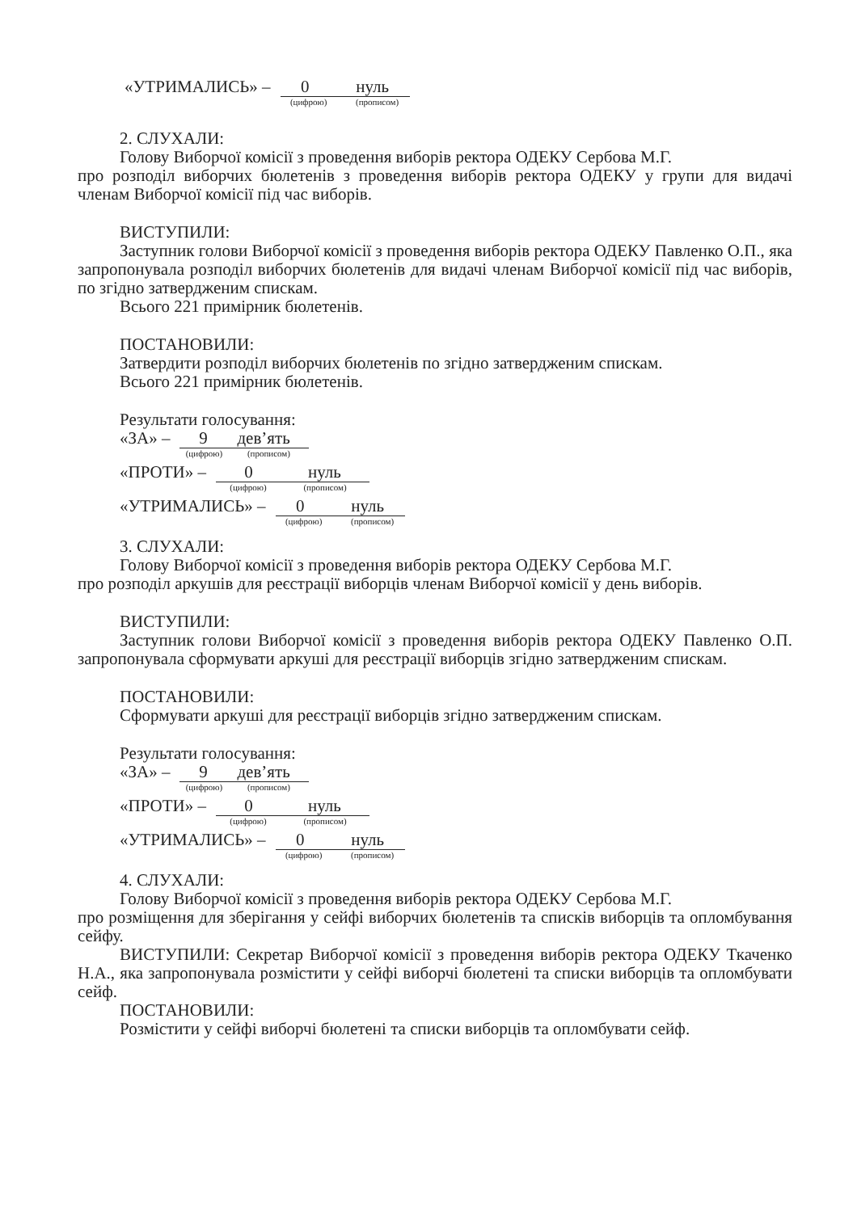«УТРИМАЛИСЬ» – 0 нуль
(цифрою) (прописом)
2. СЛУХАЛИ:
Голову Виборчої комісії з проведення виборів ректора ОДЕКУ Сербова М.Г.
про розподіл виборчих бюлетенів з проведення виборів ректора ОДЕКУ у групи для видачі членам Виборчої комісії під час виборів.
ВИСТУПИЛИ:
Заступник голови Виборчої комісії з проведення виборів ректора ОДЕКУ Павленко О.П., яка запропонувала розподіл виборчих бюлетенів для видачі членам Виборчої комісії під час виборів, по згідно затвердженим спискам.
Всього 221 примірник бюлетенів.
ПОСТАНОВИЛИ:
Затвердити розподіл виборчих бюлетенів по згідно затвердженим спискам.
Всього 221 примірник бюлетенів.
Результати голосування:
«ЗА» – 9 дев’ять
(цифрою) (прописом)
«ПРОТИ» – 0 нуль
(цифрою) (прописом)
«УТРИМАЛИСЬ» – 0 нуль
(цифрою) (прописом)
3. СЛУХАЛИ:
Голову Виборчої комісії з проведення виборів ректора ОДЕКУ Сербова М.Г.
про розподіл аркушів для реєстрації виборців членам Виборчої комісії у день виборів.
ВИСТУПИЛИ:
Заступник голови Виборчої комісії з проведення виборів ректора ОДЕКУ Павленко О.П. запропонувала сформувати аркуші для реєстрації виборців згідно затвердженим спискам.
ПОСТАНОВИЛИ:
Сформувати аркуші для реєстрації виборців згідно затвердженим спискам.
Результати голосування:
«ЗА» – 9 дев’ять
(цифрою) (прописом)
«ПРОТИ» – 0 нуль
(цифрою) (прописом)
«УТРИМАЛИСЬ» – 0 нуль
(цифрою) (прописом)
4. СЛУХАЛИ:
Голову Виборчої комісії з проведення виборів ректора ОДЕКУ Сербова М.Г.
про розміщення для зберігання у сейфі виборчих бюлетенів та списків виборців та опломбування сейфу.
ВИСТУПИЛИ: Секретар Виборчої комісії з проведення виборів ректора ОДЕКУ Ткаченко Н.А., яка запропонувала розмістити у сейфі виборчі бюлетені та списки виборців та опломбувати сейф.
ПОСТАНОВИЛИ:
Розмістити у сейфі виборчі бюлетені та списки виборців та опломбувати сейф.